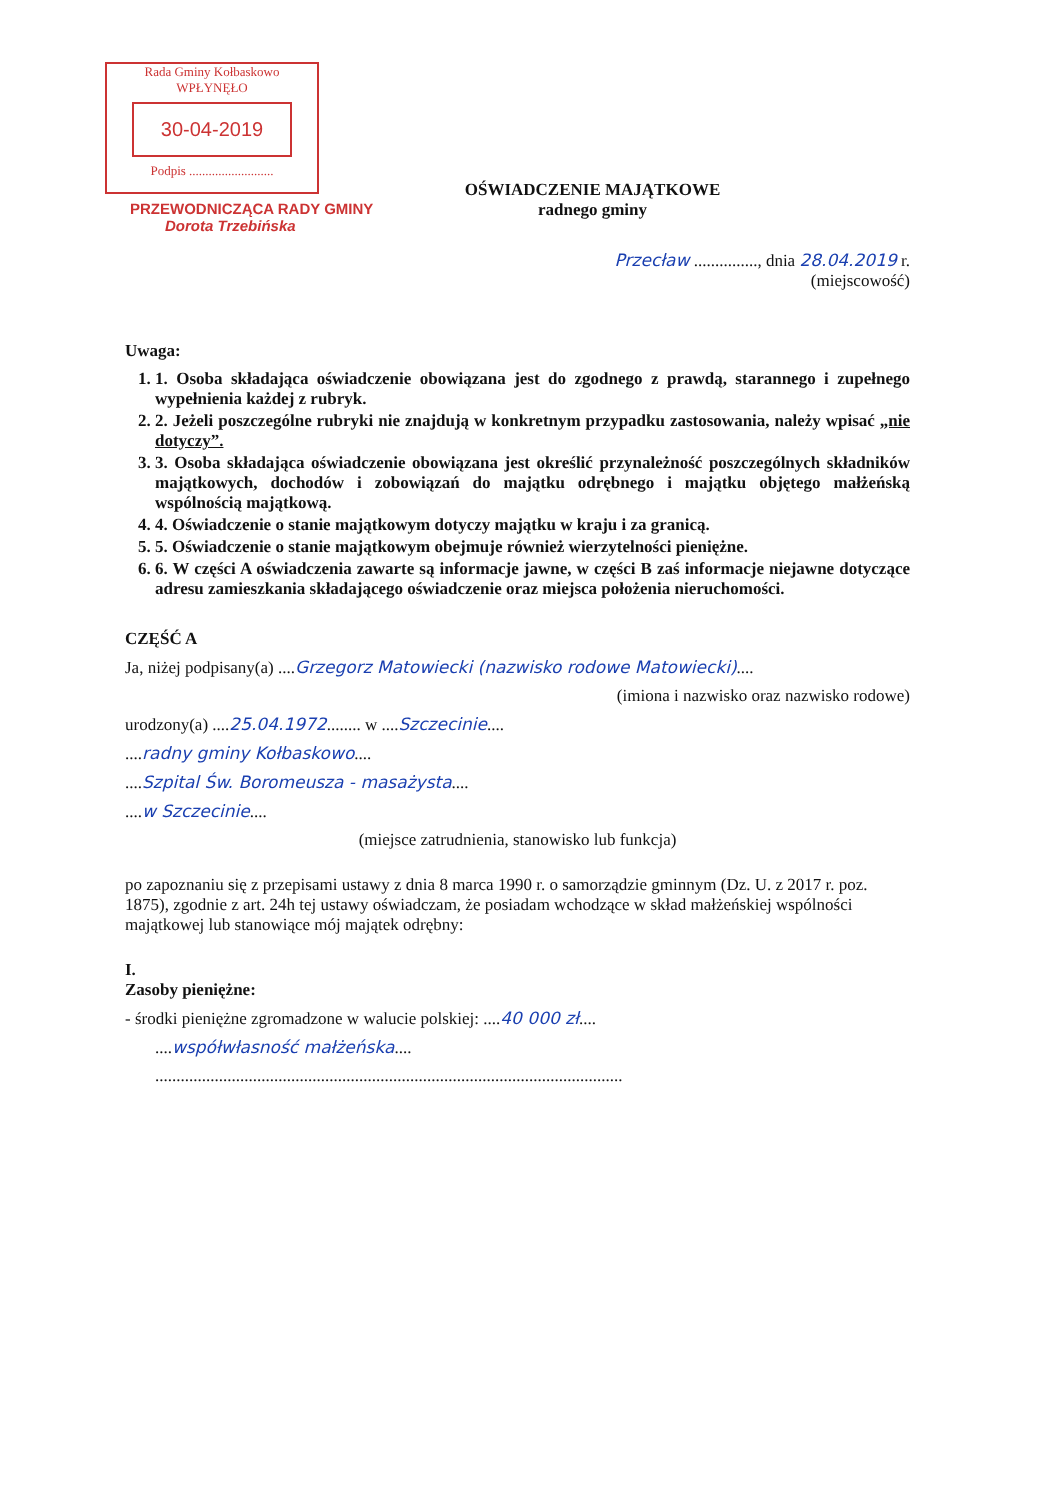Rada Gminy Kołbaskowo
WPŁYNĘŁO
30-04-2019
Podpis ..........................
PRZEWODNICZĄCA RADY GMINY
Dorota Trzebińska
OŚWIADCZENIE MAJĄTKOWE
radnego gminy
Przecław ..............., dnia 28.04.2019 r.
(miejscowość)
Uwaga:
1. 1. Osoba składająca oświadczenie obowiązana jest do zgodnego z prawdą, starannego i zupełnego wypełnienia każdej z rubryk.
2. 2. Jeżeli poszczególne rubryki nie znajdują w konkretnym przypadku zastosowania, należy wpisać „nie dotyczy”.
3. 3. Osoba składająca oświadczenie obowiązana jest określić przynależność poszczególnych składników majątkowych, dochodów i zobowiązań do majątku odrębnego i majątku objętego małżeńską wspólnością majątkową.
4. 4. Oświadczenie o stanie majątkowym dotyczy majątku w kraju i za granicą.
5. 5. Oświadczenie o stanie majątkowym obejmuje również wierzytelności pieniężne.
6. 6. W części A oświadczenia zawarte są informacje jawne, w części B zaś informacje niejawne dotyczące adresu zamieszkania składającego oświadczenie oraz miejsca położenia nieruchomości.
CZĘŚĆ A
Ja, niżej podpisany(a) ....Grzegorz Matowiecki (nazwisko rodowe Matowiecki)....
(imiona i nazwisko oraz nazwisko rodowe)
urodzony(a) ....25.04.1972........ w ....Szczecinie....
....radny gminy Kołbaskowo....
....Szpital Św. Boromeusza - masażysta....
....w Szczecinie....
(miejsce zatrudnienia, stanowisko lub funkcja)
po zapoznaniu się z przepisami ustawy z dnia 8 marca 1990 r. o samorządzie gminnym (Dz. U. z 2017 r. poz. 1875), zgodnie z art. 24h tej ustawy oświadczam, że posiadam wchodzące w skład małżeńskiej wspólności majątkowej lub stanowiące mój majątek odrębny:
I.
Zasoby pieniężne:
- środki pieniężne zgromadzone w walucie polskiej: ....40 000 zł....
....współwłasność małżeńska....
..............................................................................................................